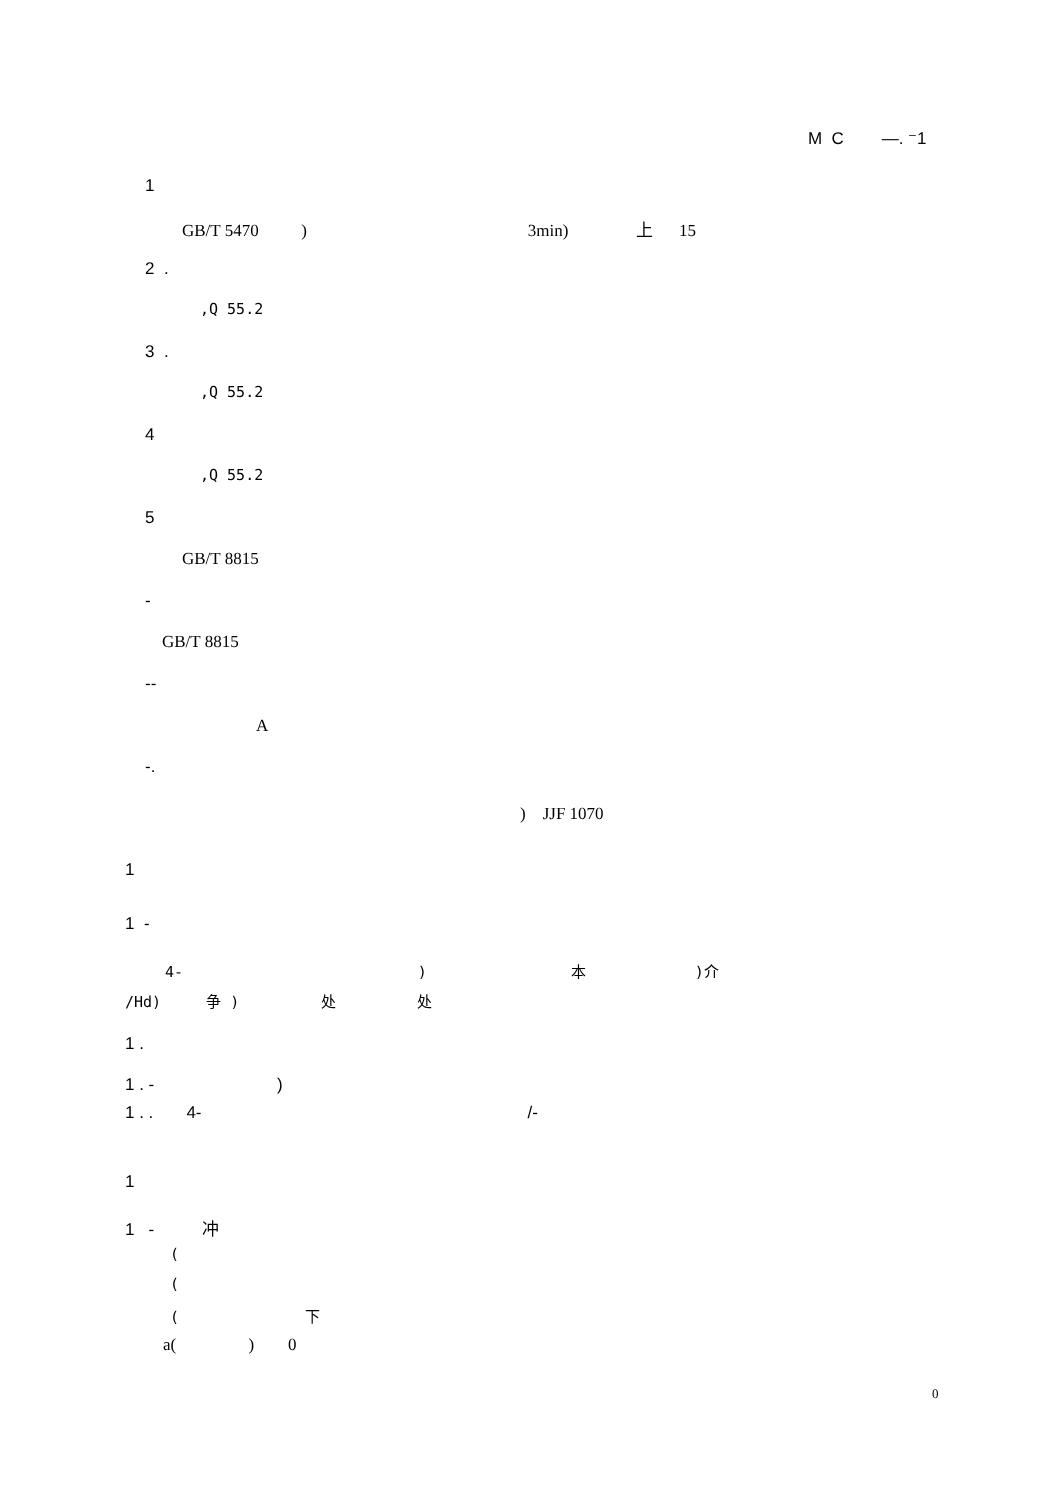M C —. ⁻1
1
GB/T 5470 ) 3min) 上 15
2 .
,Q 55.2
3 .
,Q 55.2
4
,Q 55.2
5
GB/T 8815
-
GB/T 8815
--
A
-.
) JJF 1070
1
1 -
4- ) 本 )介
/Hd) 争 ) 处 处
1 .
1 . - )
1 . . 4- /-
1
1 - 冲
(
(
( 下
a( ) 0
0